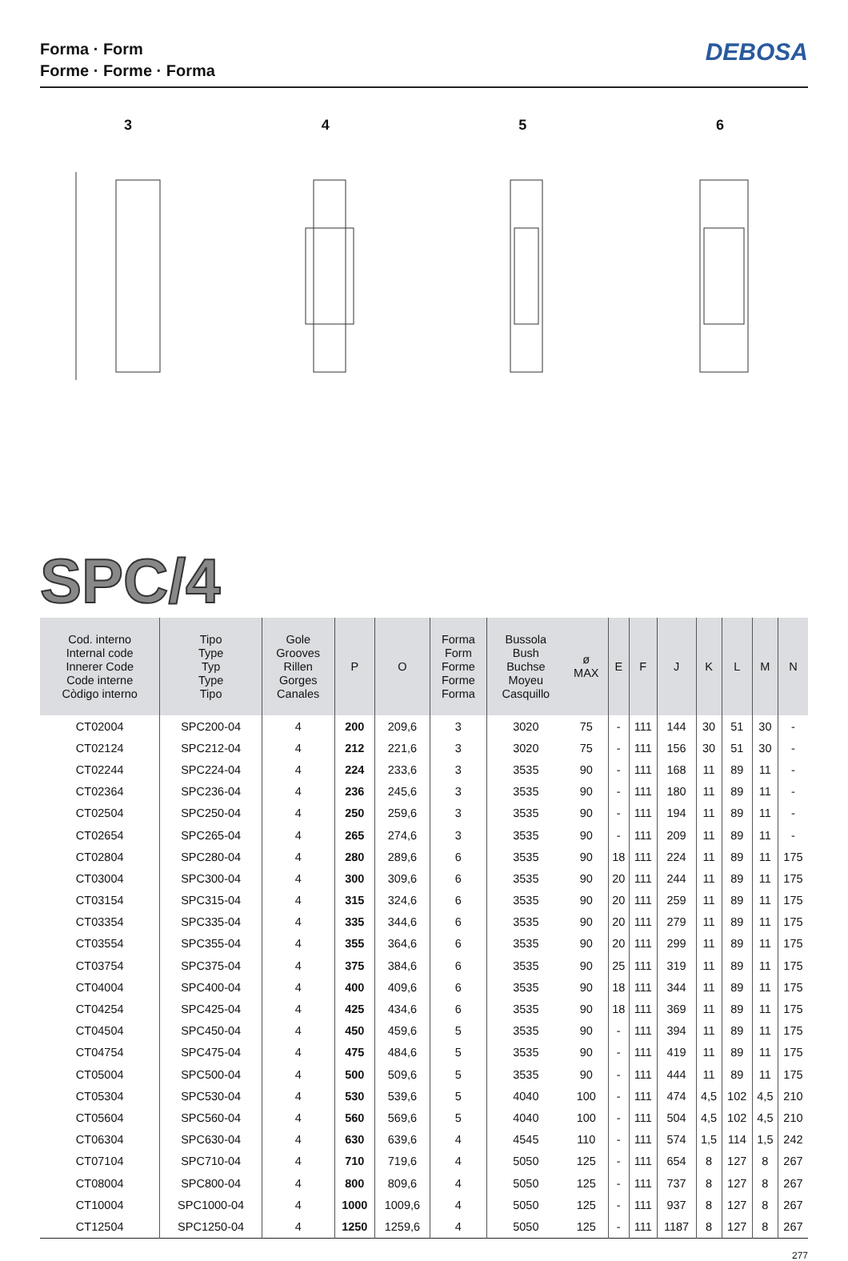Forma · Form
Forme · Forme · Forma
DEBOSA
3
4
5
6
SPC/4
| Cod. interno Internal code Innerer Code Code interne Còdigo interno | Tipo Type Typ Type Tipo | Gole Grooves Rillen Gorges Canales | P | O | Forma Form Forme Forme Forma | Bussola Bush Buchse Moyeu Casquillo | ø MAX | E | F | J | K | L | M | N |
| --- | --- | --- | --- | --- | --- | --- | --- | --- | --- | --- | --- | --- | --- | --- |
| CT02004 | SPC200-04 | 4 | 200 | 209,6 | 3 | 3020 | 75 | - | 111 | 144 | 30 | 51 | 30 | - |
| CT02124 | SPC212-04 | 4 | 212 | 221,6 | 3 | 3020 | 75 | - | 111 | 156 | 30 | 51 | 30 | - |
| CT02244 | SPC224-04 | 4 | 224 | 233,6 | 3 | 3535 | 90 | - | 111 | 168 | 11 | 89 | 11 | - |
| CT02364 | SPC236-04 | 4 | 236 | 245,6 | 3 | 3535 | 90 | - | 111 | 180 | 11 | 89 | 11 | - |
| CT02504 | SPC250-04 | 4 | 250 | 259,6 | 3 | 3535 | 90 | - | 111 | 194 | 11 | 89 | 11 | - |
| CT02654 | SPC265-04 | 4 | 265 | 274,6 | 3 | 3535 | 90 | - | 111 | 209 | 11 | 89 | 11 | - |
| CT02804 | SPC280-04 | 4 | 280 | 289,6 | 6 | 3535 | 90 | 18 | 111 | 224 | 11 | 89 | 11 | 175 |
| CT03004 | SPC300-04 | 4 | 300 | 309,6 | 6 | 3535 | 90 | 20 | 111 | 244 | 11 | 89 | 11 | 175 |
| CT03154 | SPC315-04 | 4 | 315 | 324,6 | 6 | 3535 | 90 | 20 | 111 | 259 | 11 | 89 | 11 | 175 |
| CT03354 | SPC335-04 | 4 | 335 | 344,6 | 6 | 3535 | 90 | 20 | 111 | 279 | 11 | 89 | 11 | 175 |
| CT03554 | SPC355-04 | 4 | 355 | 364,6 | 6 | 3535 | 90 | 20 | 111 | 299 | 11 | 89 | 11 | 175 |
| CT03754 | SPC375-04 | 4 | 375 | 384,6 | 6 | 3535 | 90 | 25 | 111 | 319 | 11 | 89 | 11 | 175 |
| CT04004 | SPC400-04 | 4 | 400 | 409,6 | 6 | 3535 | 90 | 18 | 111 | 344 | 11 | 89 | 11 | 175 |
| CT04254 | SPC425-04 | 4 | 425 | 434,6 | 6 | 3535 | 90 | 18 | 111 | 369 | 11 | 89 | 11 | 175 |
| CT04504 | SPC450-04 | 4 | 450 | 459,6 | 5 | 3535 | 90 | - | 111 | 394 | 11 | 89 | 11 | 175 |
| CT04754 | SPC475-04 | 4 | 475 | 484,6 | 5 | 3535 | 90 | - | 111 | 419 | 11 | 89 | 11 | 175 |
| CT05004 | SPC500-04 | 4 | 500 | 509,6 | 5 | 3535 | 90 | - | 111 | 444 | 11 | 89 | 11 | 175 |
| CT05304 | SPC530-04 | 4 | 530 | 539,6 | 5 | 4040 | 100 | - | 111 | 474 | 4,5 | 102 | 4,5 | 210 |
| CT05604 | SPC560-04 | 4 | 560 | 569,6 | 5 | 4040 | 100 | - | 111 | 504 | 4,5 | 102 | 4,5 | 210 |
| CT06304 | SPC630-04 | 4 | 630 | 639,6 | 4 | 4545 | 110 | - | 111 | 574 | 1,5 | 114 | 1,5 | 242 |
| CT07104 | SPC710-04 | 4 | 710 | 719,6 | 4 | 5050 | 125 | - | 111 | 654 | 8 | 127 | 8 | 267 |
| CT08004 | SPC800-04 | 4 | 800 | 809,6 | 4 | 5050 | 125 | - | 111 | 737 | 8 | 127 | 8 | 267 |
| CT10004 | SPC1000-04 | 4 | 1000 | 1009,6 | 4 | 5050 | 125 | - | 111 | 937 | 8 | 127 | 8 | 267 |
| CT12504 | SPC1250-04 | 4 | 1250 | 1259,6 | 4 | 5050 | 125 | - | 111 | 1187 | 8 | 127 | 8 | 267 |
277